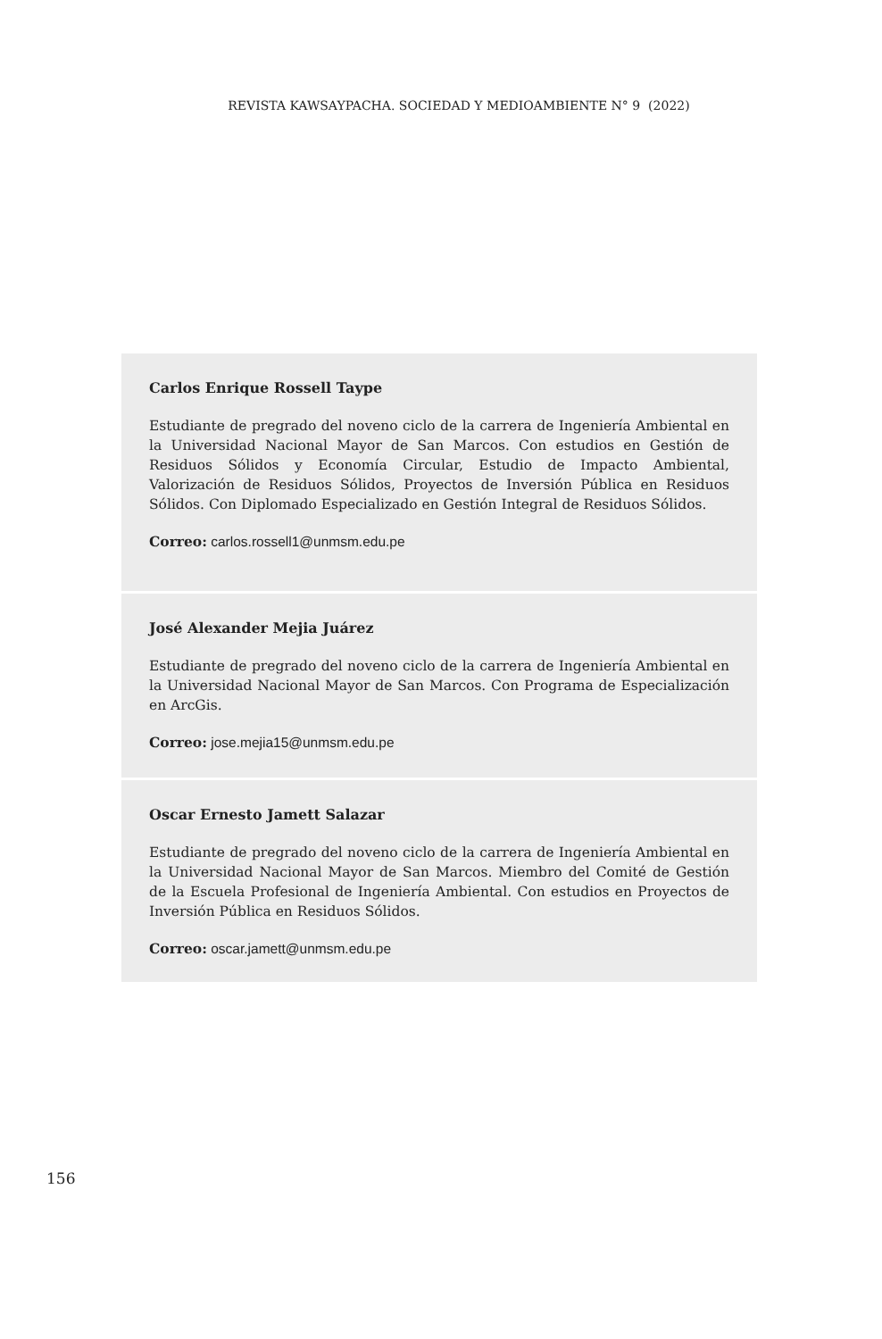REVISTA KAWSAYPACHA. SOCIEDAD Y MEDIOAMBIENTE N° 9 (2022)
Carlos Enrique Rossell Taype
Estudiante de pregrado del noveno ciclo de la carrera de Ingeniería Ambiental en la Universidad Nacional Mayor de San Marcos. Con estudios en Gestión de Residuos Sólidos y Economía Circular, Estudio de Impacto Ambiental, Valorización de Residuos Sólidos, Proyectos de Inversión Pública en Residuos Sólidos. Con Diplomado Especializado en Gestión Integral de Residuos Sólidos.
Correo: carlos.rossell1@unmsm.edu.pe
José Alexander Mejia Juárez
Estudiante de pregrado del noveno ciclo de la carrera de Ingeniería Ambiental en la Universidad Nacional Mayor de San Marcos. Con Programa de Especialización en ArcGis.
Correo: jose.mejia15@unmsm.edu.pe
Oscar Ernesto Jamett Salazar
Estudiante de pregrado del noveno ciclo de la carrera de Ingeniería Ambiental en la Universidad Nacional Mayor de San Marcos. Miembro del Comité de Gestión de la Escuela Profesional de Ingeniería Ambiental. Con estudios en Proyectos de Inversión Pública en Residuos Sólidos.
Correo: oscar.jamett@unmsm.edu.pe
156